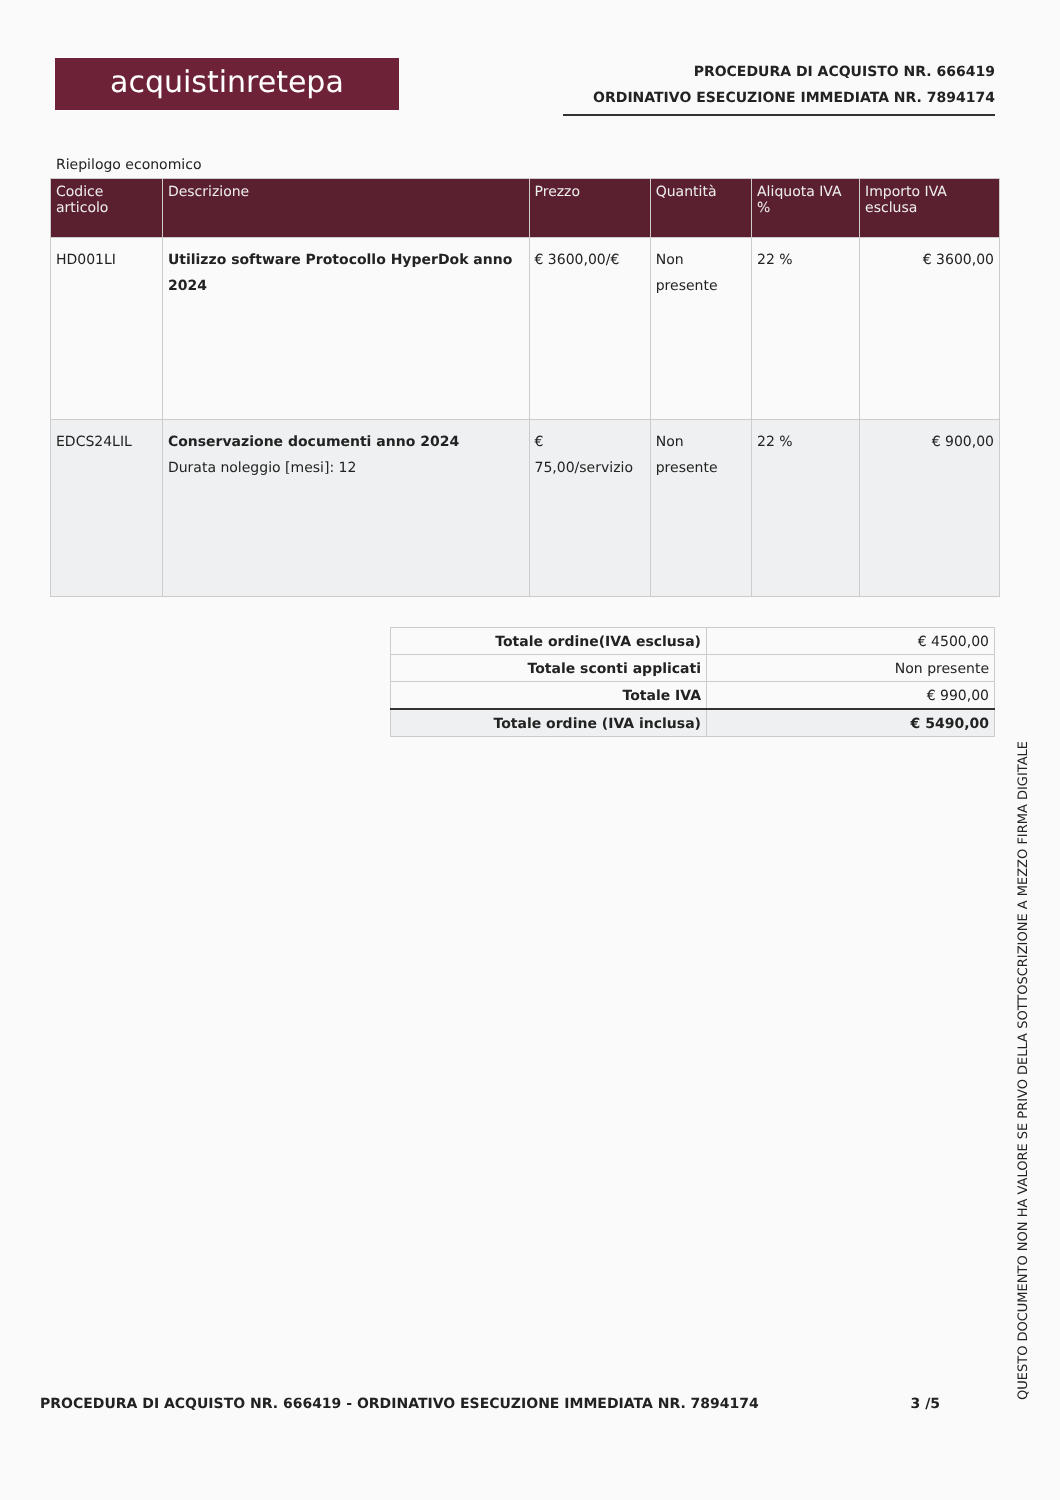acquistinretepa
PROCEDURA DI ACQUISTO NR. 666419
ORDINATIVO ESECUZIONE IMMEDIATA NR. 7894174
Riepilogo economico
| Codice articolo | Descrizione | Prezzo | Quantità | Aliquota IVA % | Importo IVA esclusa |
| --- | --- | --- | --- | --- | --- |
| HD001LI | Utilizzo software Protocollo HyperDok anno 2024 | € 3600,00/€ | Non presente | 22 % | € 3600,00 |
| EDCS24LIL | Conservazione documenti anno 2024 Durata noleggio [mesi]: 12 | € 75,00/servizio | Non presente | 22 % | € 900,00 |
| Totale ordine(IVA esclusa) | € 4500,00 |
| Totale sconti applicati | Non presente |
| Totale IVA | € 990,00 |
| Totale ordine (IVA inclusa) | € 5490,00 |
PROCEDURA DI ACQUISTO NR. 666419 - ORDINATIVO ESECUZIONE IMMEDIATA NR. 7894174 3 /5
QUESTO DOCUMENTO NON HA VALORE SE PRIVO DELLA SOTTOSCRIZIONE A MEZZO FIRMA DIGITALE